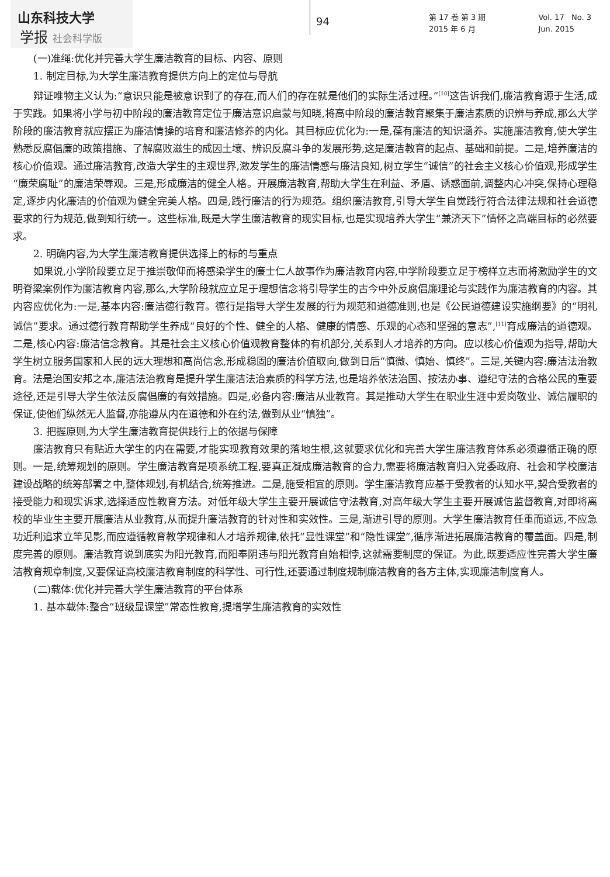山东科技大学
学报 社会科学版
94
第 17 卷 第 3 期
2015 年 6 月
Vol. 17 No. 3
Jun. 2015
(一)准绳:优化并完善大学生廉洁教育的目标、内容、原则
1. 制定目标,为大学生廉洁教育提供方向上的定位与导航
辩证唯物主义认为:“意识只能是被意识到了的存在,而人们的存在就是他们的实际生活过程。”<sup>[10]</sup>这告诉我们,廉洁教育源于生活,成于实践。如果将小学与初中阶段的廉洁教育定位于廉洁意识启蒙与知晓,将高中阶段的廉洁教育聚集于廉洁素质的识辨与养成,那么大学阶段的廉洁教育就应摆正为廉洁情操的培育和廉洁修养的内化。其目标应优化为:一是,葆有廉洁的知识涵养。实施廉洁教育,使大学生熟悉反腐倡廉的政策措施、了解腐败滋生的成因土壤、辨识反腐斗争的发展形势,这是廉洁教育的起点、基础和前提。二是,培养廉洁的核心价值观。通过廉洁教育,改造大学生的主观世界,激发学生的廉洁情感与廉洁良知,树立学生“诚信”的社会主义核心价值观,形成学生“廉荣腐耻”的廉洁荣辱观。三是,形成廉洁的健全人格。开展廉洁教育,帮助大学生在利益、矛盾、诱惑面前,调整内心冲突,保持心理稳定,逐步内化廉洁的价值观为健全完美人格。四是,践行廉洁的行为规范。组织廉洁教育,引导大学生自觉践行符合法律法规和社会道德要求的行为规范,做到知行统一。这些标准,既是大学生廉洁教育的现实目标,也是实现培养大学生“兼济天下”情怀之高端目标的必然要求。
2. 明确内容,为大学生廉洁教育提供选择上的标的与重点
如果说,小学阶段要立足于推崇敬仰而将感染学生的廉士仁人故事作为廉洁教育内容,中学阶段要立足于榜样立志而将激励学生的文明脊梁案例作为廉洁教育内容,那么,大学阶段就应立足于理想信念将引导学生的古今中外反腐倡廉理论与实践作为廉洁教育的内容。其内容应优化为:一是,基本内容:廉洁德行教育。德行是指导大学生发展的行为规范和道德准则,也是《公民道德建设实施纲要》的“明礼诚信”要求。通过德行教育帮助学生养成“良好的个性、健全的人格、健康的情感、乐观的心态和坚强的意志”,<sup>[11]</sup>育成廉洁的道德观。二是,核心内容:廉洁信念教育。其是社会主义核心价值观教育整体的有机部分,关系到人才培养的方向。应以核心价值观为指导,帮助大学生树立服务国家和人民的远大理想和高尚信念,形成稳固的廉洁价值取向,做到日后“慎微、慎始、慎终”。三是,关键内容:廉洁法治教育。法是治国安邦之本,廉洁法治教育是提升学生廉洁法治素质的科学方法,也是培养依法治国、按法办事、遵纪守法的合格公民的重要途径,还是引导大学生依法反腐倡廉的有效措施。四是,必备内容:廉洁从业教育。其是推动大学生在职业生涯中爱岗敬业、诚信履职的保证,使他们纵然无人监督,亦能遵从内在道德和外在约法,做到从业“慎独”。
3. 把握原则,为大学生廉洁教育提供践行上的依据与保障
廉洁教育只有贴近大学生的内在需要,才能实现教育效果的落地生根,这就要求优化和完善大学生廉洁教育体系必须遵循正确的原则。一是,统筹规划的原则。学生廉洁教育是项系统工程,要真正凝成廉洁教育的合力,需要将廉洁教育归入党委政府、社会和学校廉洁建设战略的统筹部署之中,整体规划,有机结合,统筹推进。二是,施受相宜的原则。学生廉洁教育应基于受教者的认知水平,契合受教者的接受能力和现实诉求,选择适应性教育方法。对低年级大学生主要开展诚信守法教育,对高年级大学生主要开展诚信监督教育,对即将离校的毕业生主要开展廉洁从业教育,从而提升廉洁教育的针对性和实效性。三是,渐进引导的原则。大学生廉洁教育任重而道远,不应急功近利追求立竿见影,而应遵循教育教学规律和人才培养规律,依托“显性课堂”和“隐性课堂”,循序渐进拓展廉洁教育的覆盖面。四是,制度完善的原则。廉洁教育说到底实为阳光教育,而阳奉阴违与阳光教育自始相悖,这就需要制度的保证。为此,既要适应性完善大学生廉洁教育规章制度,又要保证高校廉洁教育制度的科学性、可行性,还要通过制度规制廉洁教育的各方主体,实现廉洁制度育人。
(二)载体:优化并完善大学生廉洁教育的平台体系
1. 基本载体:整合“班级显课堂”常态性教育,提增学生廉洁教育的实效性